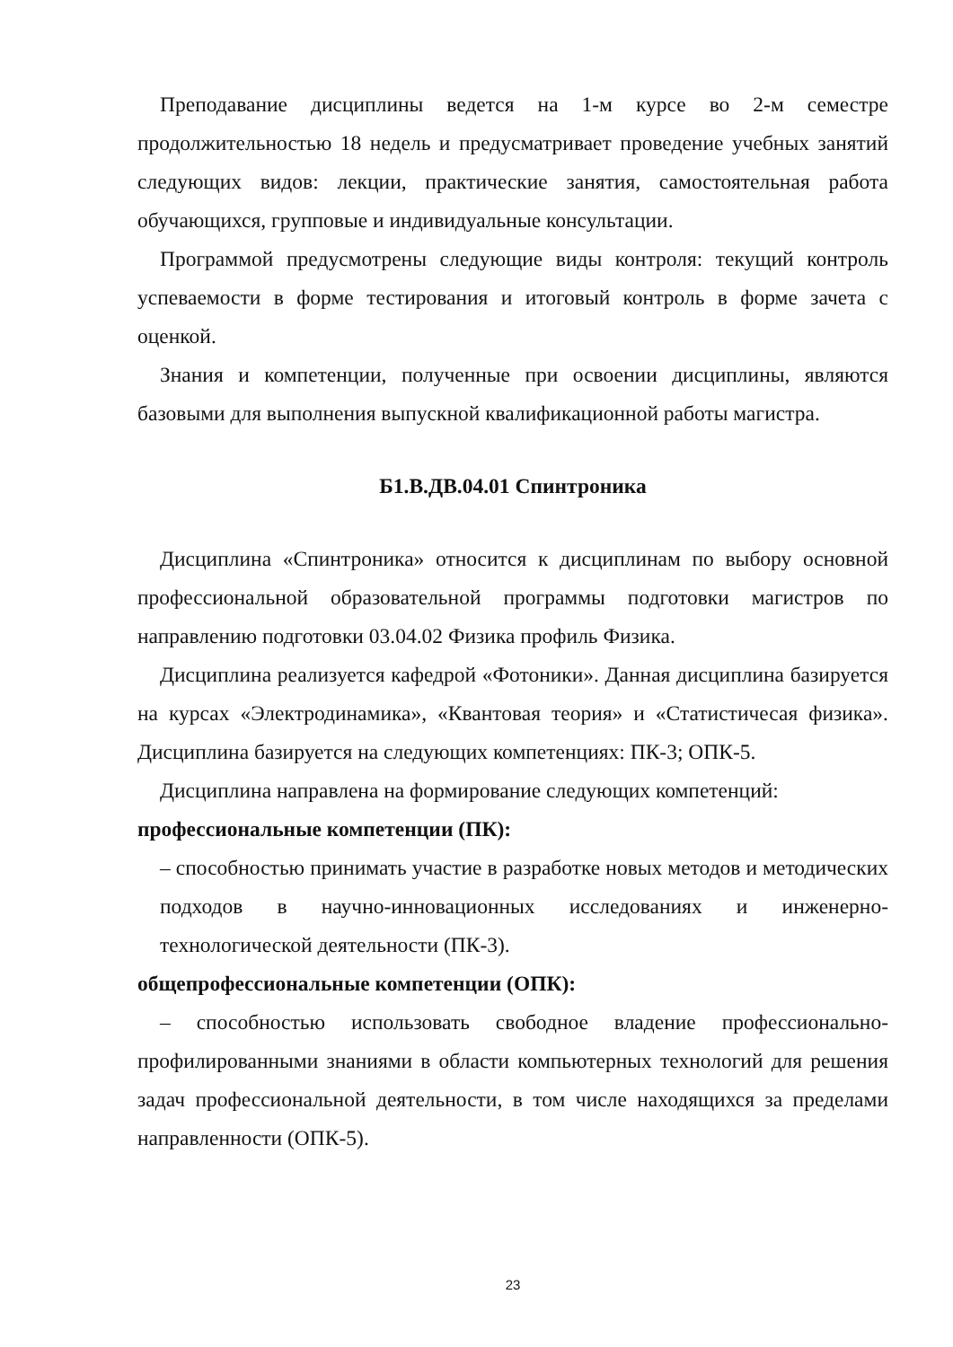Преподавание дисциплины ведется на 1-м курсе во 2-м семестре продолжительностью 18 недель и предусматривает проведение учебных занятий следующих видов: лекции, практические занятия, самостоятельная работа обучающихся, групповые и индивидуальные консультации.
Программой предусмотрены следующие виды контроля: текущий контроль успеваемости в форме тестирования и итоговый контроль в форме зачета с оценкой.
Знания и компетенции, полученные при освоении дисциплины, являются базовыми для выполнения выпускной квалификационной работы магистра.
Б1.В.ДВ.04.01 Спинтроника
Дисциплина «Спинтроника» относится к дисциплинам по выбору основной профессиональной образовательной программы подготовки магистров по направлению подготовки 03.04.02 Физика профиль Физика.
Дисциплина реализуется кафедрой «Фотоники». Данная дисциплина базируется на курсах «Электродинамика», «Квантовая теория» и «Статистичесая физика». Дисциплина базируется на следующих компетенциях: ПК-3; ОПК-5.
Дисциплина направлена на формирование следующих компетенций:
профессиональные компетенции (ПК):
– способностью принимать участие в разработке новых методов и методических подходов в научно-инновационных исследованиях и инженерно-технологической деятельности (ПК-3).
общепрофессиональные компетенции (ОПК):
– способностью использовать свободное владение профессионально-профилированными знаниями в области компьютерных технологий для решения задач профессиональной деятельности, в том числе находящихся за пределами направленности (ОПК-5).
23